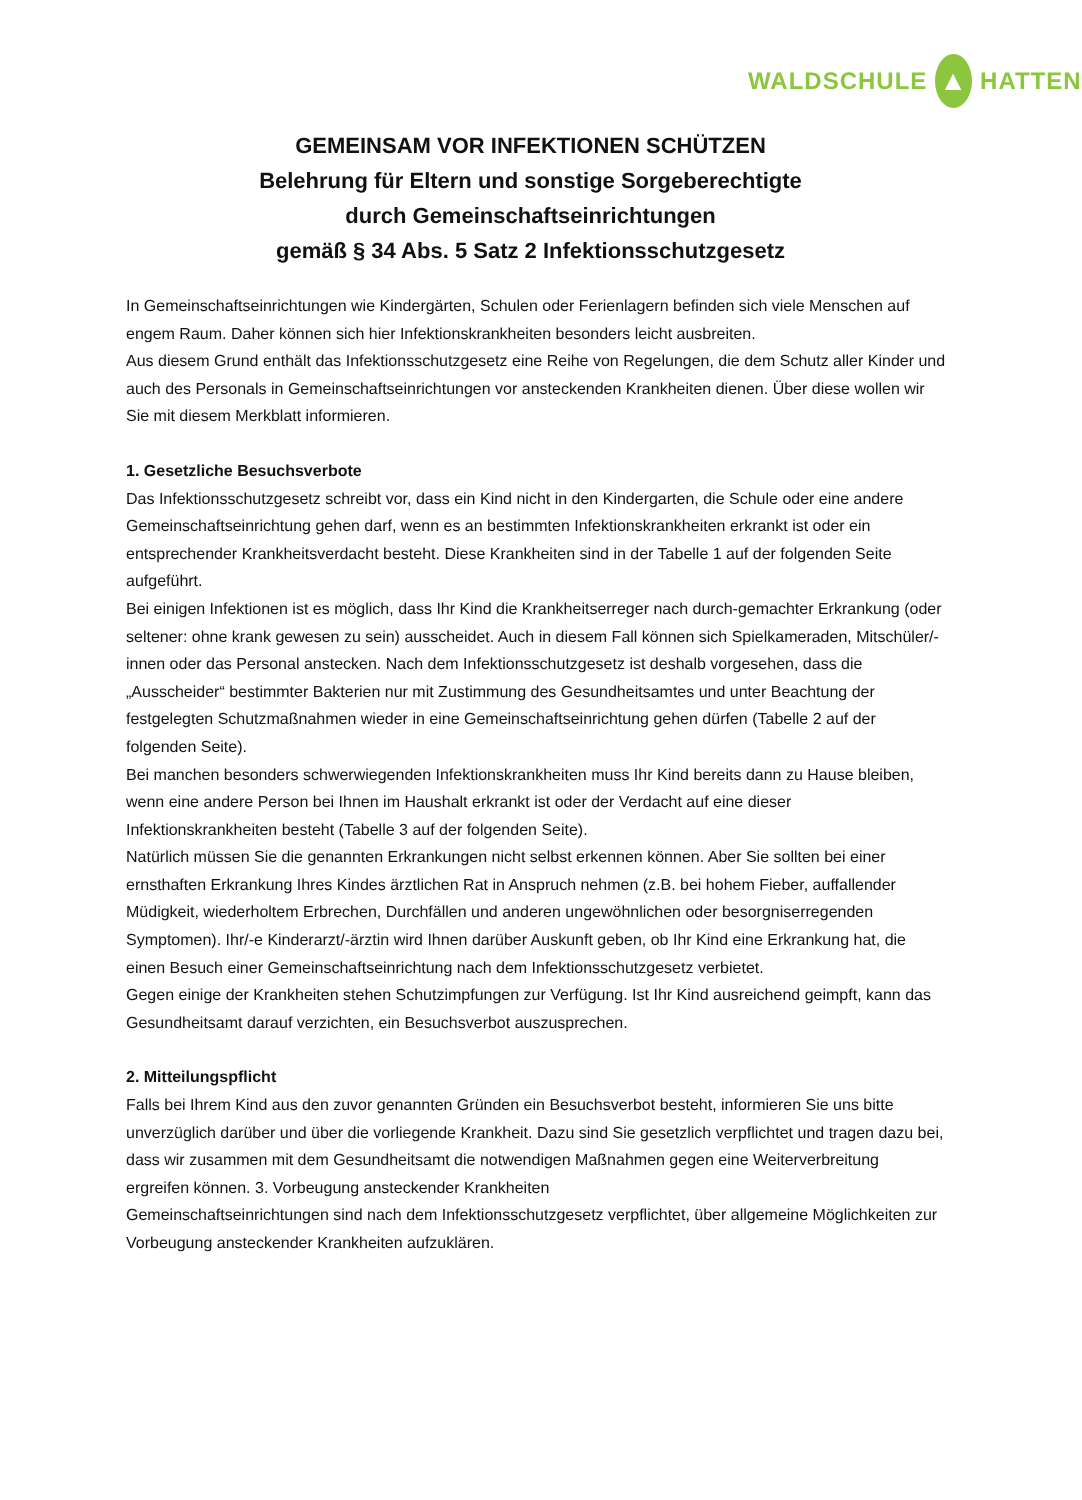WALDSCHULE ▲ HATTEN
GEMEINSAM VOR INFEKTIONEN SCHÜTZEN
Belehrung für Eltern und sonstige Sorgeberechtigte
durch Gemeinschaftseinrichtungen
gemäß § 34 Abs. 5 Satz 2 Infektionsschutzgesetz
In Gemeinschaftseinrichtungen wie Kindergärten, Schulen oder Ferienlagern befinden sich viele Menschen auf engem Raum. Daher können sich hier Infektionskrankheiten besonders leicht ausbreiten.
Aus diesem Grund enthält das Infektionsschutzgesetz eine Reihe von Regelungen, die dem Schutz aller Kinder und auch des Personals in Gemeinschaftseinrichtungen vor ansteckenden Krankheiten dienen. Über diese wollen wir Sie mit diesem Merkblatt informieren.
1. Gesetzliche Besuchsverbote
Das Infektionsschutzgesetz schreibt vor, dass ein Kind nicht in den Kindergarten, die Schule oder eine andere Gemeinschaftseinrichtung gehen darf, wenn es an bestimmten Infektionskrankheiten erkrankt ist oder ein entsprechender Krankheitsverdacht besteht. Diese Krankheiten sind in der Tabelle 1 auf der folgenden Seite aufgeführt.
Bei einigen Infektionen ist es möglich, dass Ihr Kind die Krankheitserreger nach durch-gemachter Erkrankung (oder seltener: ohne krank gewesen zu sein) ausscheidet. Auch in diesem Fall können sich Spielkameraden, Mitschüler/-innen oder das Personal anstecken. Nach dem Infektionsschutzgesetz ist deshalb vorgesehen, dass die „Ausscheider“ bestimmter Bakterien nur mit Zustimmung des Gesundheitsamtes und unter Beachtung der festgelegten Schutzmaßnahmen wieder in eine Gemeinschaftseinrichtung gehen dürfen (Tabelle 2 auf der folgenden Seite).
Bei manchen besonders schwerwiegenden Infektionskrankheiten muss Ihr Kind bereits dann zu Hause bleiben, wenn eine andere Person bei Ihnen im Haushalt erkrankt ist oder der Verdacht auf eine dieser Infektionskrankheiten besteht (Tabelle 3 auf der folgenden Seite).
Natürlich müssen Sie die genannten Erkrankungen nicht selbst erkennen können. Aber Sie sollten bei einer ernsthaften Erkrankung Ihres Kindes ärztlichen Rat in Anspruch nehmen (z.B. bei hohem Fieber, auffallender Müdigkeit, wiederholtem Erbrechen, Durchfällen und anderen ungewöhnlichen oder besorgniserregenden Symptomen). Ihr/-e Kinderarzt/-ärztin wird Ihnen darüber Auskunft geben, ob Ihr Kind eine Erkrankung hat, die einen Besuch einer Gemeinschaftseinrichtung nach dem Infektionsschutzgesetz verbietet.
Gegen einige der Krankheiten stehen Schutzimpfungen zur Verfügung. Ist Ihr Kind ausreichend geimpft, kann das Gesundheitsamt darauf verzichten, ein Besuchsverbot auszusprechen.
2. Mitteilungspflicht
Falls bei Ihrem Kind aus den zuvor genannten Gründen ein Besuchsverbot besteht, informieren Sie uns bitte unverzüglich darüber und über die vorliegende Krankheit. Dazu sind Sie gesetzlich verpflichtet und tragen dazu bei, dass wir zusammen mit dem Gesundheitsamt die notwendigen Maßnahmen gegen eine Weiterverbreitung ergreifen können. 3. Vorbeugung ansteckender Krankheiten
Gemeinschaftseinrichtungen sind nach dem Infektionsschutzgesetz verpflichtet, über allgemeine Möglichkeiten zur Vorbeugung ansteckender Krankheiten aufzuklären.